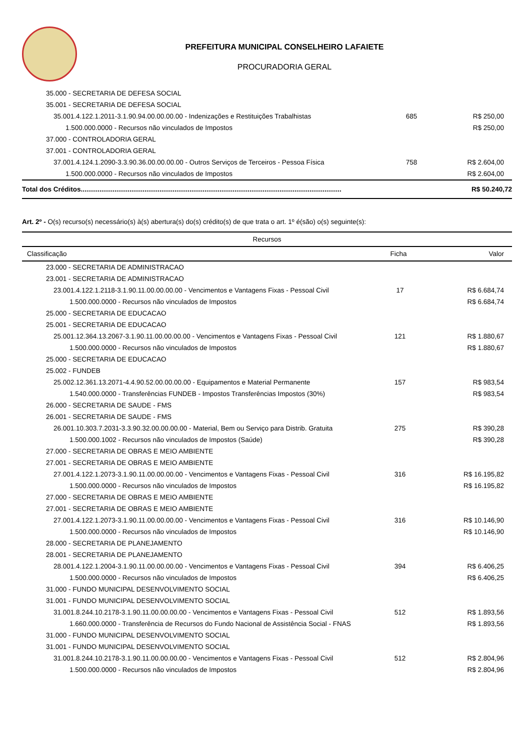PREFEITURA MUNICIPAL CONSELHEIRO LAFAIETE
PROCURADORIA GERAL
| 35.000 - SECRETARIA DE DEFESA SOCIAL | | |
| 35.001 - SECRETARIA DE DEFESA SOCIAL | | |
| 35.001.4.122.1.2011-3.1.90.94.00.00.00.00 - Indenizações e Restituições Trabalhistas | 685 | R$ 250,00 |
| 1.500.000.0000 - Recursos não vinculados de Impostos | | R$ 250,00 |
| 37.000 - CONTROLADORIA GERAL | | |
| 37.001 - CONTROLADORIA GERAL | | |
| 37.001.4.124.1.2090-3.3.90.36.00.00.00.00 - Outros Serviços de Terceiros - Pessoa Física | 758 | R$ 2.604,00 |
| 1.500.000.0000 - Recursos não vinculados de Impostos | | R$ 2.604,00 |
| Total dos Créditos........................................................................................................................................... | | R$ 50.240,72 |
Art. 2º - O(s) recurso(s) necessário(s) à(s) abertura(s) do(s) crédito(s) de que trata o art. 1º é(são) o(s) seguinte(s):
| Recursos | | |
| --- | --- | --- |
| Classificação | Ficha | Valor |
| 23.000 - SECRETARIA DE ADMINISTRACAO | | |
| 23.001 - SECRETARIA DE ADMINISTRACAO | | |
| 23.001.4.122.1.2118-3.1.90.11.00.00.00.00 - Vencimentos e Vantagens Fixas - Pessoal Civil | 17 | R$ 6.684,74 |
| 1.500.000.0000 - Recursos não vinculados de Impostos | | R$ 6.684,74 |
| 25.000 - SECRETARIA DE EDUCACAO | | |
| 25.001 - SECRETARIA DE EDUCACAO | | |
| 25.001.12.364.13.2067-3.1.90.11.00.00.00.00 - Vencimentos e Vantagens Fixas - Pessoal Civil | 121 | R$ 1.880,67 |
| 1.500.000.0000 - Recursos não vinculados de Impostos | | R$ 1.880,67 |
| 25.000 - SECRETARIA DE EDUCACAO | | |
| 25.002 - FUNDEB | | |
| 25.002.12.361.13.2071-4.4.90.52.00.00.00.00 - Equipamentos e Material Permanente | 157 | R$ 983,54 |
| 1.540.000.0000 - Transferências FUNDEB - Impostos Transferências Impostos (30%) | | R$ 983,54 |
| 26.000 - SECRETARIA DE SAUDE - FMS | | |
| 26.001 - SECRETARIA DE SAUDE - FMS | | |
| 26.001.10.303.7.2031-3.3.90.32.00.00.00.00 - Material, Bem ou Serviço para Distrib. Gratuita | 275 | R$ 390,28 |
| 1.500.000.1002 - Recursos não vinculados de Impostos (Saúde) | | R$ 390,28 |
| 27.000 - SECRETARIA DE OBRAS E MEIO AMBIENTE | | |
| 27.001 - SECRETARIA DE OBRAS E MEIO AMBIENTE | | |
| 27.001.4.122.1.2073-3.1.90.11.00.00.00.00 - Vencimentos e Vantagens Fixas - Pessoal Civil | 316 | R$ 16.195,82 |
| 1.500.000.0000 - Recursos não vinculados de Impostos | | R$ 16.195,82 |
| 27.000 - SECRETARIA DE OBRAS E MEIO AMBIENTE | | |
| 27.001 - SECRETARIA DE OBRAS E MEIO AMBIENTE | | |
| 27.001.4.122.1.2073-3.1.90.11.00.00.00.00 - Vencimentos e Vantagens Fixas - Pessoal Civil | 316 | R$ 10.146,90 |
| 1.500.000.0000 - Recursos não vinculados de Impostos | | R$ 10.146,90 |
| 28.000 - SECRETARIA DE PLANEJAMENTO | | |
| 28.001 - SECRETARIA DE PLANEJAMENTO | | |
| 28.001.4.122.1.2004-3.1.90.11.00.00.00.00 - Vencimentos e Vantagens Fixas - Pessoal Civil | 394 | R$ 6.406,25 |
| 1.500.000.0000 - Recursos não vinculados de Impostos | | R$ 6.406,25 |
| 31.000 - FUNDO MUNICIPAL DESENVOLVIMENTO SOCIAL | | |
| 31.001 - FUNDO MUNICIPAL DESENVOLVIMENTO SOCIAL | | |
| 31.001.8.244.10.2178-3.1.90.11.00.00.00.00 - Vencimentos e Vantagens Fixas - Pessoal Civil | 512 | R$ 1.893,56 |
| 1.660.000.0000 - Transferência de Recursos do Fundo Nacional de Assistência Social - FNAS | | R$ 1.893,56 |
| 31.000 - FUNDO MUNICIPAL DESENVOLVIMENTO SOCIAL | | |
| 31.001 - FUNDO MUNICIPAL DESENVOLVIMENTO SOCIAL | | |
| 31.001.8.244.10.2178-3.1.90.11.00.00.00.00 - Vencimentos e Vantagens Fixas - Pessoal Civil | 512 | R$ 2.804,96 |
| 1.500.000.0000 - Recursos não vinculados de Impostos | | R$ 2.804,96 |